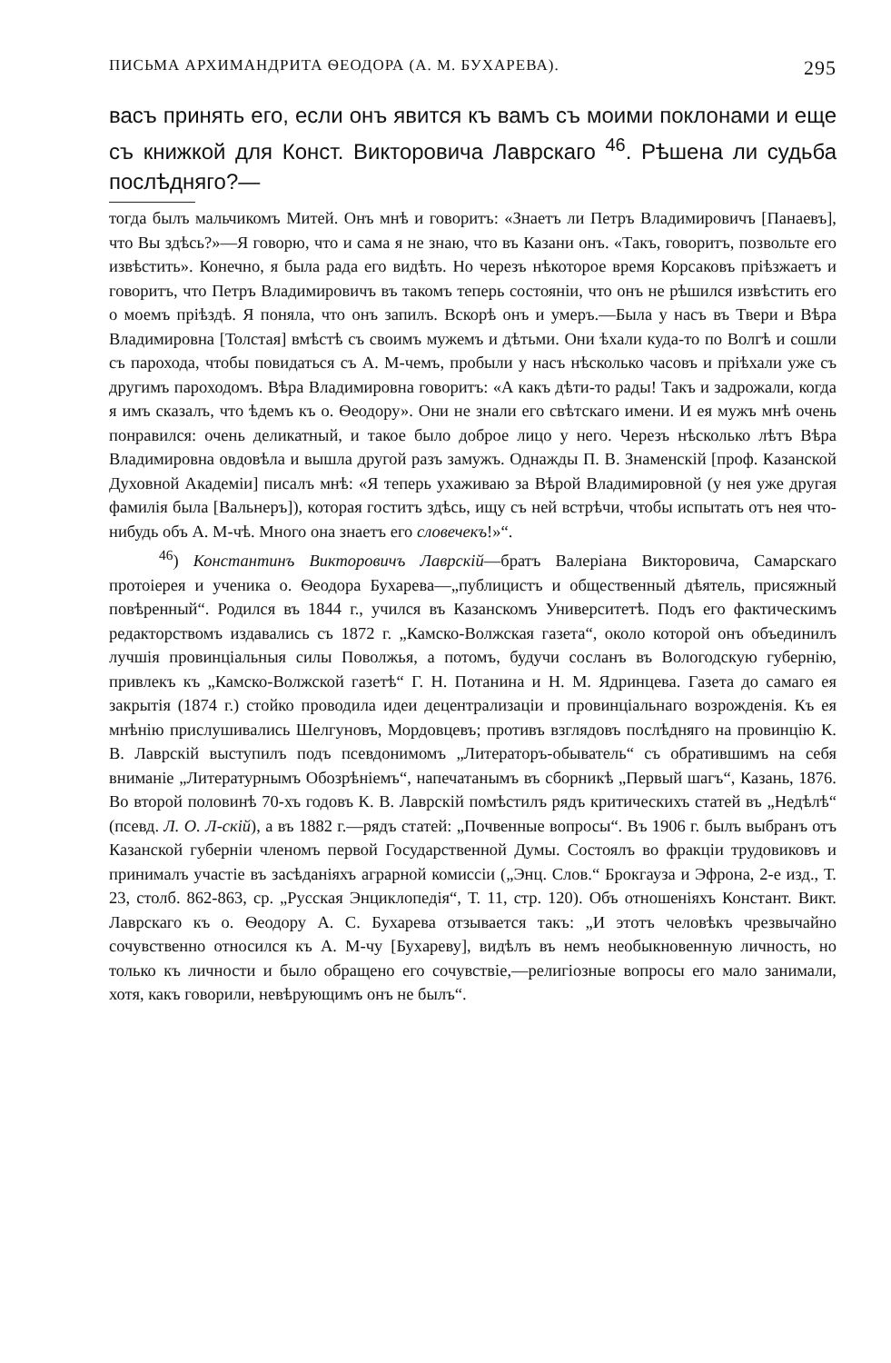ПИСЬМА АРХИМАНДРИТА ѲЕОДОРА (А. М. БУХАРЕВА). 295
васъ принять его, если онъ явится къ вамъ съ моими поклонами и еще съ книжкой для Конст. Викторовича Лаврскаго <sup>46</sup>. Рѣшена ли судьба послѣдняго?—
тогда былъ мальчикомъ Митей. Онъ мнѣ и говоритъ: «Знаетъ ли Петръ Владимировичъ [Панаевъ], что Вы здѣсь?»—Я говорю, что и сама я не знаю, что въ Казани онъ. «Такъ, говоритъ, позвольте его извѣстить». Конечно, я была рада его видѣть. Но черезъ нѣкоторое время Корсаковъ пріѣзжаетъ и говоритъ, что Петръ Владимировичъ въ такомъ теперь состояніи, что онъ не рѣшился извѣстить его о моемъ пріѣздѣ. Я поняла, что онъ запилъ. Вскорѣ онъ и умеръ.—Была у насъ въ Твери и Вѣра Владимировна [Толстая] вмѣстѣ съ своимъ мужемъ и дѣтьми. Они ѣхали куда-то по Волгѣ и сошли съ парохода, чтобы повидаться съ А. М-чемъ, пробыли у насъ нѣсколько часовъ и пріѣхали уже съ другимъ пароходомъ. Вѣра Владимировна говоритъ: «А какъ дѣти-то рады! Такъ и задрожали, когда я имъ сказалъ, что ѣдемъ къ о. Ѳеодору». Они не знали его свѣтскаго имени. И ея мужъ мнѣ очень понравился: очень деликатный, и такое было доброе лицо у него. Черезъ нѣсколько лѣтъ Вѣра Владимировна овдовѣла и вышла другой разъ замужъ. Однажды П. В. Знаменскій [проф. Казанской Духовной Академіи] писалъ мнѣ: «Я теперь ухаживаю за Вѣрой Владимировной (у нея уже другая фамилія была [Вальнеръ]), которая гоститъ здѣсь, ищу съ ней встрѣчи, чтобы испытать отъ нея что-нибудь объ А. М-чѣ. Много она знаетъ его словечекъ!»“.
<sup>46</sup>) Константинъ Викторовичъ Лаврскій—братъ Валеріана Викторовича, Самарскаго протоіерея и ученика о. Ѳеодора Бухарева—„публицистъ и общественный дѣятель, присяжный повѣренный“. Родился въ 1844 г., учился въ Казанскомъ Университетѣ. Подъ его фактическимъ редакторствомъ издавались съ 1872 г. „Камско-Волжская газета“, около которой онъ объединилъ лучшія провинціальныя силы Поволжья, а потомъ, будучи сосланъ въ Вологодскую губернію, привлекъ къ „Камско-Волжской газетѣ“ Г. Н. Потанина и Н. М. Ядринцева. Газета до самаго ея закрытія (1874 г.) стойко проводила идеи децентрализаціи и провинціальнаго возрожденія. Къ ея мнѣнію прислушивались Шелгуновъ, Мордовцевъ; противъ взглядовъ послѣдняго на провинцію К. В. Лаврскій выступилъ подъ псевдонимомъ „Литераторъ-обыватель“ съ обратившимъ на себя вниманіе „Литературнымъ Обозрѣніемъ“, напечатанымъ въ сборникѣ „Первый шагъ“, Казань, 1876. Во второй половинѣ 70-хъ годовъ К. В. Лаврскій помѣстилъ рядъ критическихъ статей въ „Недѣлѣ“ (псевд. Л. О. Л-скій), а въ 1882 г.—рядъ статей: „Почвенные вопросы“. Въ 1906 г. былъ выбранъ отъ Казанской губерніи членомъ первой Государственной Думы. Состоялъ во фракціи трудовиковъ и принималъ участіе въ засѣданіяхъ аграрной комиссіи („Энц. Слов.“ Брокгауза и Эфрона, 2-е изд., Т. 23, столб. 862-863, ср. „Русская Энциклопедія“, Т. 11, стр. 120). Объ отношеніяхъ Констант. Викт. Лаврскаго къ о. Ѳеодору А. С. Бухарева отзывается такъ: „И этотъ человѣкъ чрезвычайно сочувственно относился къ А. М-чу [Бухареву], видѣлъ въ немъ необыкновенную личность, но только къ личности и было обращено его сочувствіе,—религіозные вопросы его мало занимали, хотя, какъ говорили, невѣрующимъ онъ не былъ“.